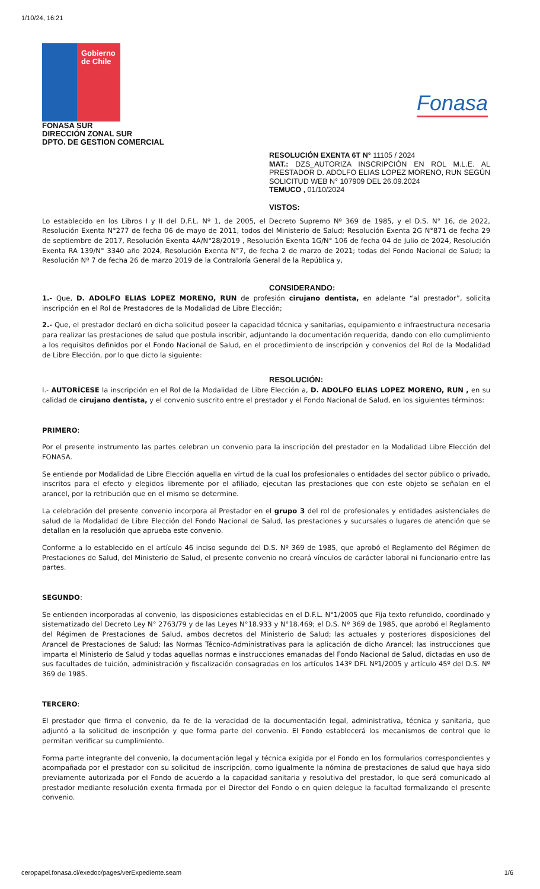1/10/24, 16:21
Gobierno
de Chile
Fonasa
FONASA SUR
DIRECCIÓN ZONAL SUR
DPTO. DE GESTION COMERCIAL
RESOLUCIÓN EXENTA 6T N° 11105 / 2024
MAT.: DZS_AUTORIZA INSCRIPCIÓN EN ROL M.L.E. AL PRESTADOR D. ADOLFO ELIAS LOPEZ MORENO, RUN SEGÚN SOLICITUD WEB N° 107909 DEL 26.09.2024
TEMUCO , 01/10/2024
VISTOS:
Lo establecido en los Libros I y II del D.F.L. Nº 1, de 2005, el Decreto Supremo Nº 369 de 1985, y el D.S. N° 16, de 2022, Resolución Exenta N°277 de fecha 06 de mayo de 2011, todos del Ministerio de Salud; Resolución Exenta 2G N°871 de fecha 29 de septiembre de 2017, Resolución Exenta 4A/N°28/2019 , Resolución Exenta 1G/N° 106 de fecha 04 de Julio de 2024, Resolución Exenta RA 139/N° 3340 año 2024, Resolución Exenta N°7, de fecha 2 de marzo de 2021; todas del Fondo Nacional de Salud; la Resolución Nº 7 de fecha 26 de marzo 2019 de la Contraloría General de la República y,
CONSIDERANDO:
1.- Que, D. ADOLFO ELIAS LOPEZ MORENO, RUN de profesión cirujano dentista, en adelante “al prestador”, solicita inscripción en el Rol de Prestadores de la Modalidad de Libre Elección;
2.- Que, el prestador declaró en dicha solicitud poseer la capacidad técnica y sanitarias, equipamiento e infraestructura necesaria para realizar las prestaciones de salud que postula inscribir, adjuntando la documentación requerida, dando con ello cumplimiento a los requisitos definidos por el Fondo Nacional de Salud, en el procedimiento de inscripción y convenios del Rol de la Modalidad de Libre Elección, por lo que dicto la siguiente:
RESOLUCIÓN:
I.- AUTORÍCESE la inscripción en el Rol de la Modalidad de Libre Elección a, D. ADOLFO ELIAS LOPEZ MORENO, RUN , en su calidad de cirujano dentista, y el convenio suscrito entre el prestador y el Fondo Nacional de Salud, en los siguientes términos:
PRIMERO:
Por el presente instrumento las partes celebran un convenio para la inscripción del prestador en la Modalidad Libre Elección del FONASA.
Se entiende por Modalidad de Libre Elección aquella en virtud de la cual los profesionales o entidades del sector público o privado, inscritos para el efecto y elegidos libremente por el afiliado, ejecutan las prestaciones que con este objeto se señalan en el arancel, por la retribución que en el mismo se determine.
La celebración del presente convenio incorpora al Prestador en el grupo 3 del rol de profesionales y entidades asistenciales de salud de la Modalidad de Libre Elección del Fondo Nacional de Salud, las prestaciones y sucursales o lugares de atención que se detallan en la resolución que aprueba este convenio.
Conforme a lo establecido en el artículo 46 inciso segundo del D.S. Nº 369 de 1985, que aprobó el Reglamento del Régimen de Prestaciones de Salud, del Ministerio de Salud, el presente convenio no creará vínculos de carácter laboral ni funcionario entre las partes.
SEGUNDO:
Se entienden incorporadas al convenio, las disposiciones establecidas en el D.F.L. N°1/2005 que Fija texto refundido, coordinado y sistematizado del Decreto Ley N° 2763/79 y de las Leyes N°18.933 y N°18.469; el D.S. Nº 369 de 1985, que aprobó el Reglamento del Régimen de Prestaciones de Salud, ambos decretos del Ministerio de Salud; las actuales y posteriores disposiciones del Arancel de Prestaciones de Salud; las Normas Técnico-Administrativas para la aplicación de dicho Arancel; las instrucciones que imparta el Ministerio de Salud y todas aquellas normas e instrucciones emanadas del Fondo Nacional de Salud, dictadas en uso de sus facultades de tuición, administración y fiscalización consagradas en los artículos 143º DFL Nº1/2005 y artículo 45º del D.S. Nº 369 de 1985.
TERCERO:
El prestador que firma el convenio, da fe de la veracidad de la documentación legal, administrativa, técnica y sanitaria, que adjuntó a la solicitud de inscripción y que forma parte del convenio. El Fondo establecerá los mecanismos de control que le permitan verificar su cumplimiento.
Forma parte integrante del convenio, la documentación legal y técnica exigida por el Fondo en los formularios correspondientes y acompañada por el prestador con su solicitud de inscripción, como igualmente la nómina de prestaciones de salud que haya sido previamente autorizada por el Fondo de acuerdo a la capacidad sanitaria y resolutiva del prestador, lo que será comunicado al prestador mediante resolución exenta firmada por el Director del Fondo o en quien delegue la facultad formalizando el presente convenio.
ceropapel.fonasa.cl/exedoc/pages/verExpediente.seam 1/6